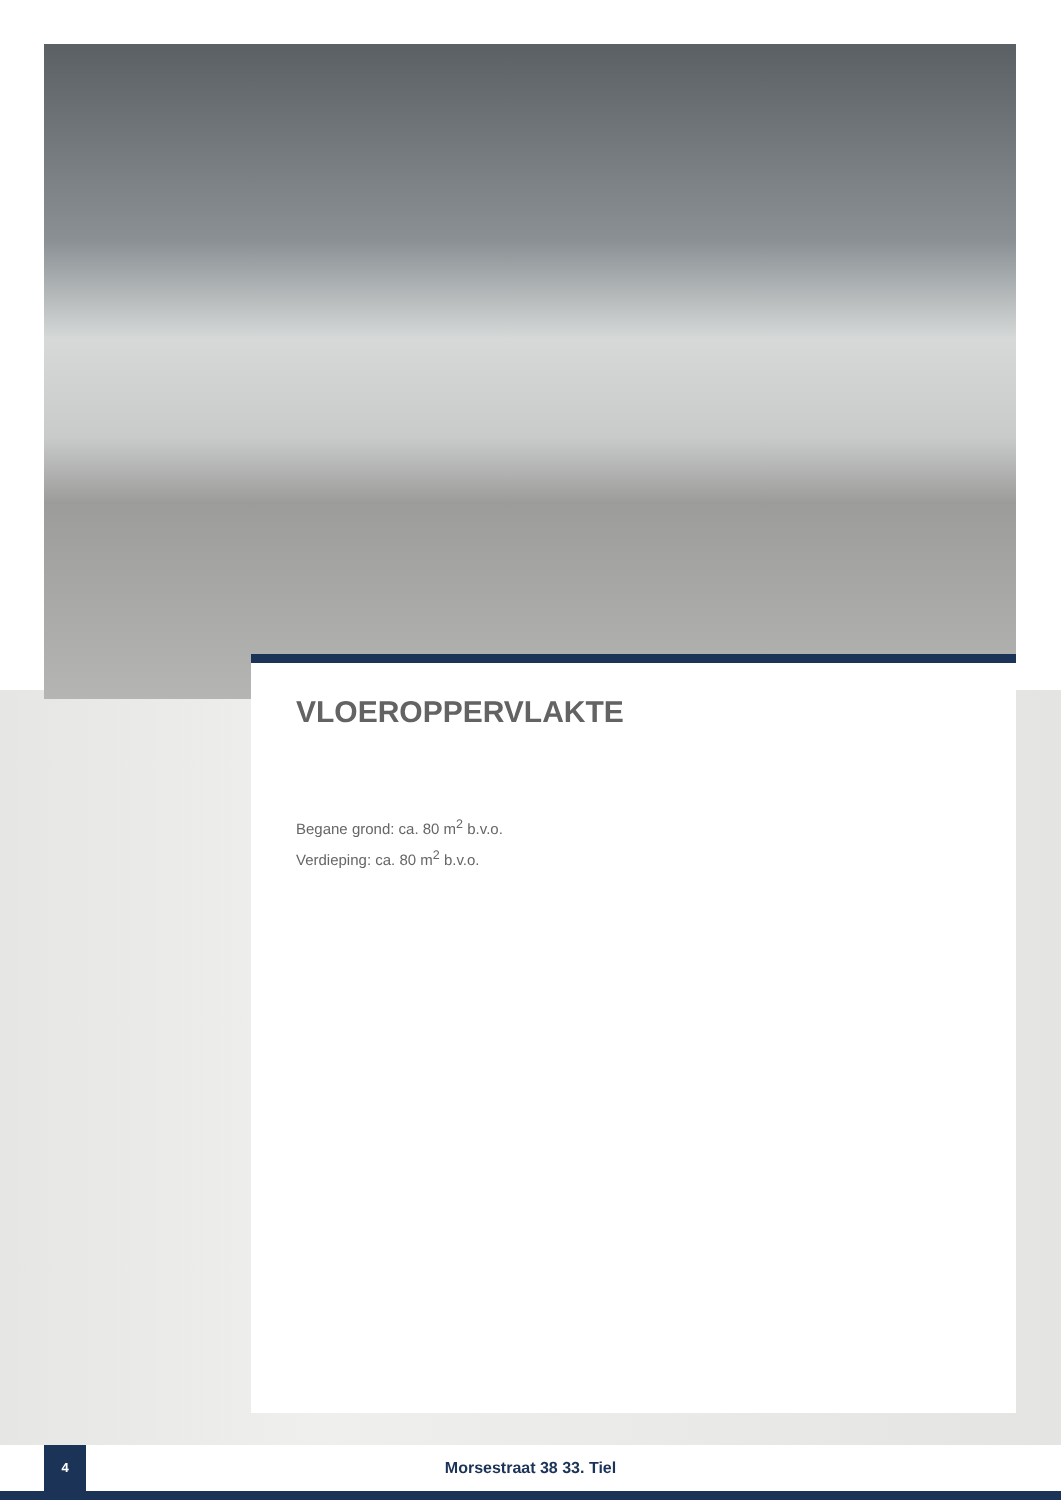VLOEROPPERVLAKTE
Begane grond: ca. 80 m<sup>2</sup> b.v.o.
Verdieping: ca. 80 m<sup>2</sup> b.v.o.
4
Morsestraat 38 33. Tiel